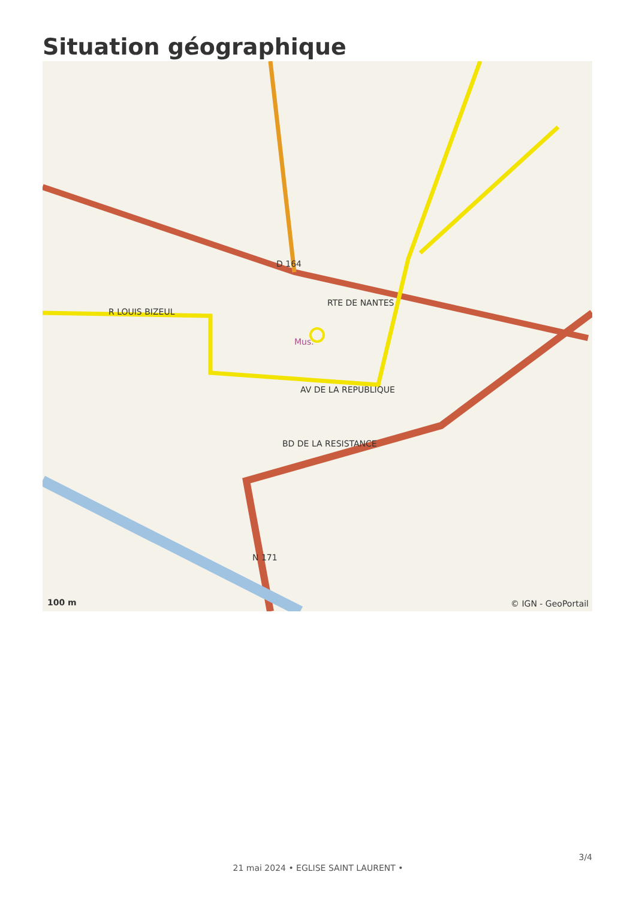Situation géographique
D 164
RTE DE NANTES
R LOUIS BIZEUL
BD DE LA RESISTANCE
AV DE LA REPUBLIQUE
Mus.
N 171
100 m © IGN - GeoPortail
3/4
21 mai 2024 • EGLISE SAINT LAURENT •